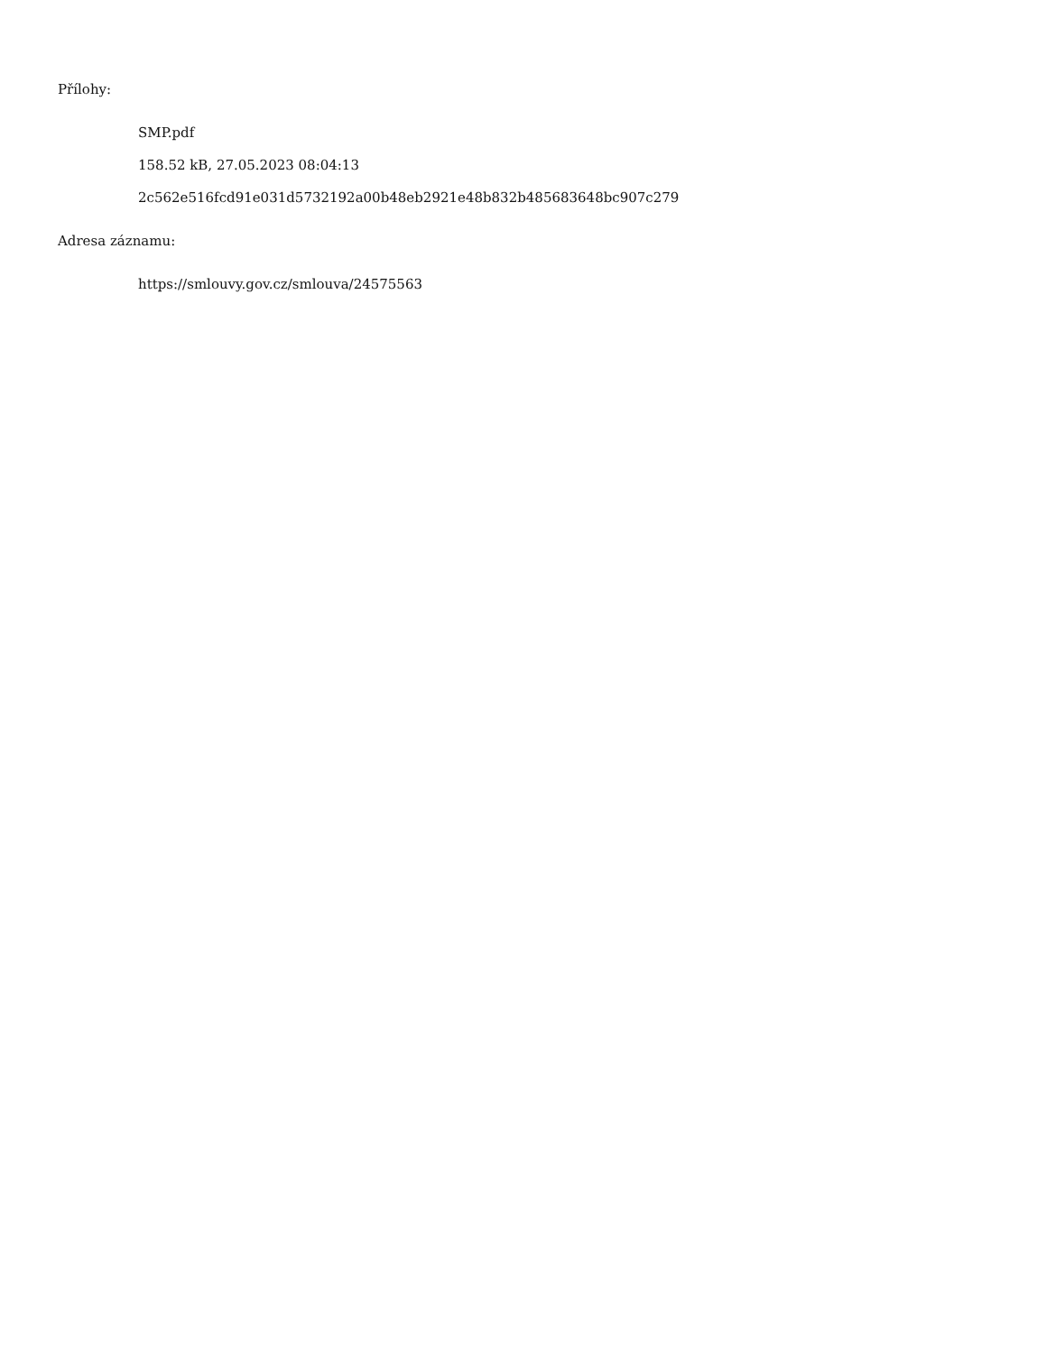Přílohy:
SMP.pdf
158.52 kB, 27.05.2023 08:04:13
2c562e516fcd91e031d5732192a00b48eb2921e48b832b485683648bc907c279
Adresa záznamu:
https://smlouvy.gov.cz/smlouva/24575563